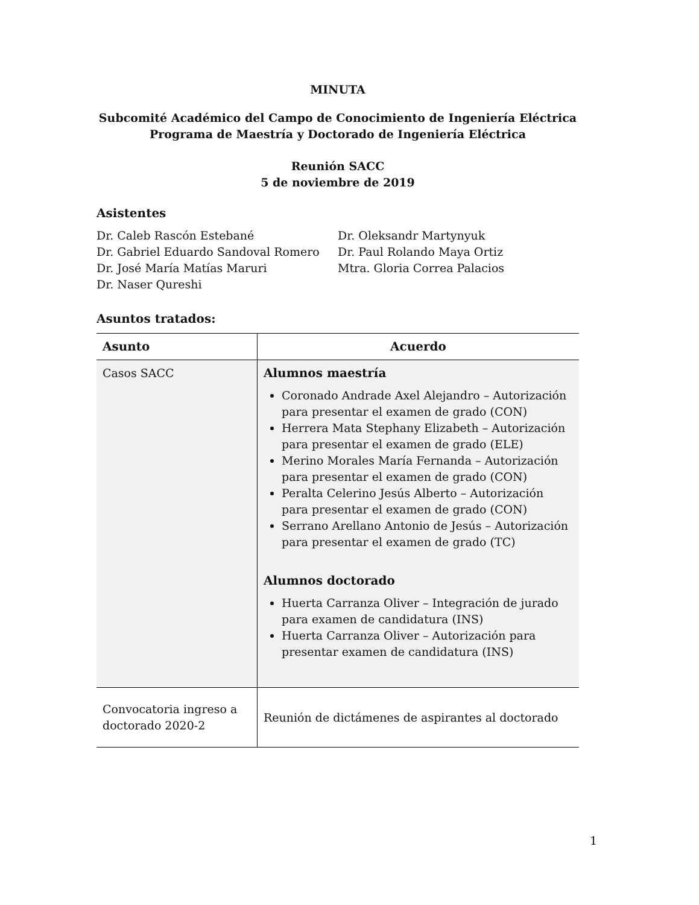MINUTA
Subcomité Académico del Campo de Conocimiento de Ingeniería Eléctrica
Programa de Maestría y Doctorado de Ingeniería Eléctrica
Reunión SACC
5 de noviembre de 2019
Asistentes
Dr. Caleb Rascón Estebané
Dr. Gabriel Eduardo Sandoval Romero
Dr. José María Matías Maruri
Dr. Naser Qureshi
Dr. Oleksandr Martynyuk
Dr. Paul Rolando Maya Ortiz
Mtra. Gloria Correa Palacios
Asuntos tratados:
| Asunto | Acuerdo |
| --- | --- |
| Casos SACC | Alumnos maestría Coronado Andrade Axel Alejandro – Autorización para presentar el examen de grado (CON) Herrera Mata Stephany Elizabeth – Autorización para presentar el examen de grado (ELE) Merino Morales María Fernanda – Autorización para presentar el examen de grado (CON) Peralta Celerino Jesús Alberto – Autorización para presentar el examen de grado (CON) Serrano Arellano Antonio de Jesús – Autorización para presentar el examen de grado (TC) Alumnos doctorado Huerta Carranza Oliver – Integración de jurado para examen de candidatura (INS) Huerta Carranza Oliver – Autorización para presentar examen de candidatura (INS) |
| Convocatoria ingreso a doctorado 2020-2 | Reunión de dictámenes de aspirantes al doctorado |
1